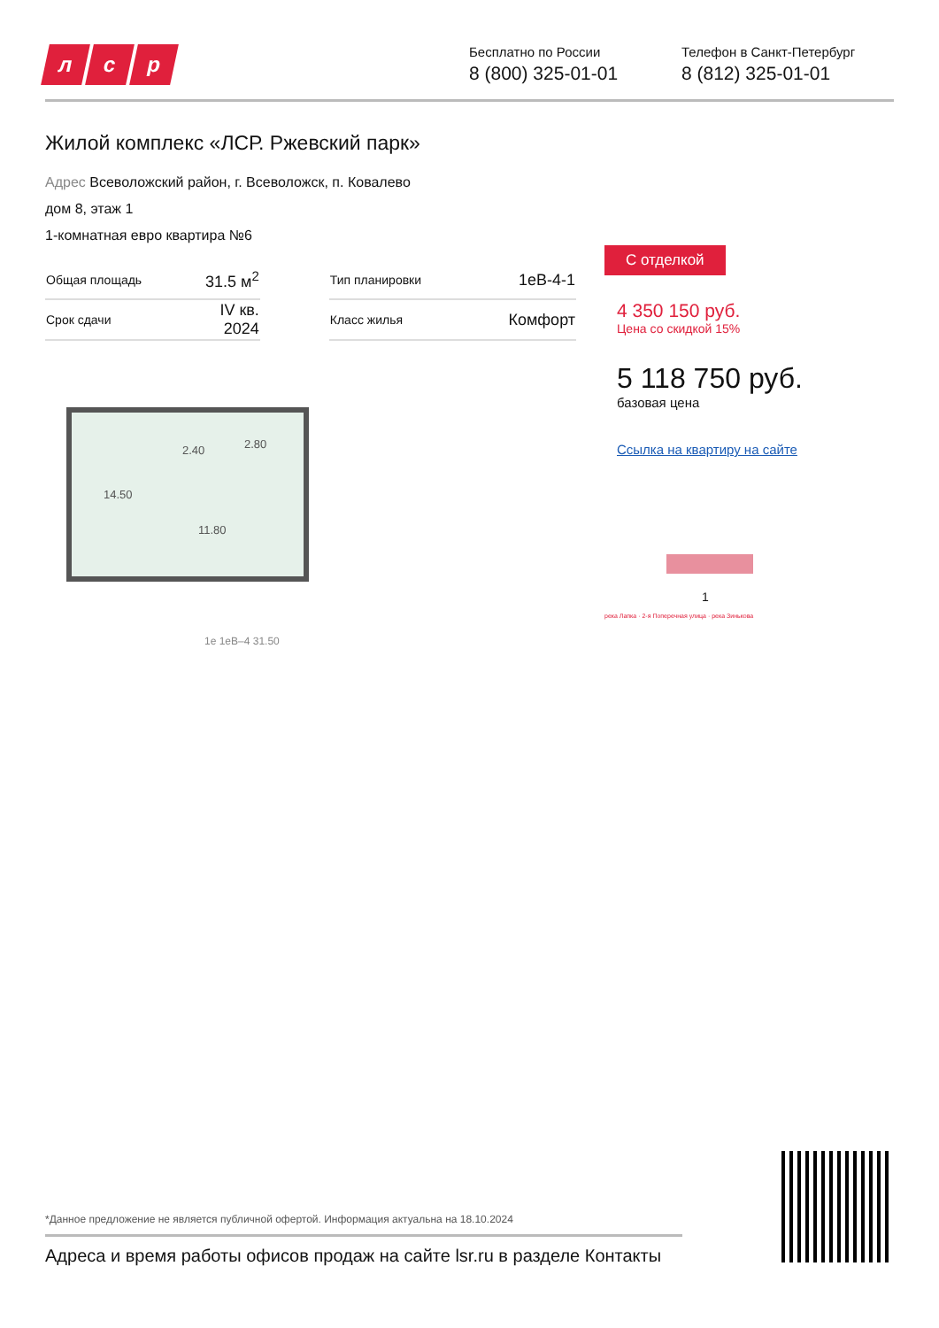лс р
Бесплатно по России
8 (800) 325-01-01
Телефон в Санкт-Петербург
8 (812) 325-01-01
Жилой комплекс «ЛСР. Ржевский парк»
Адрес Всеволожский район, г. Всеволожск, п. Ковалево
дом 8, этаж 1
1-комнатная евро квартира №6
| Общая площадь | 31.5 м<sup>2</sup> | | Тип планировки | 1еВ-4-1 |
| Срок сдачи | IV кв. 2024 | | Класс жилья | Комфорт |
14.50
2.40 2.80
11.80
1е 1еВ–4 31.50
С отделкой
4 350 150 руб.
Цена со скидкой 15%
5 118 750 руб.
базовая цена
Ссылка на квартиру на сайте
1
река Лапка · 2-я Поперечная улица · река Зинькова
*Данное предложение не является публичной офертой. Информация актуальна на 18.10.2024
Адреса и время работы офисов продаж на сайте lsr.ru в разделе Контакты